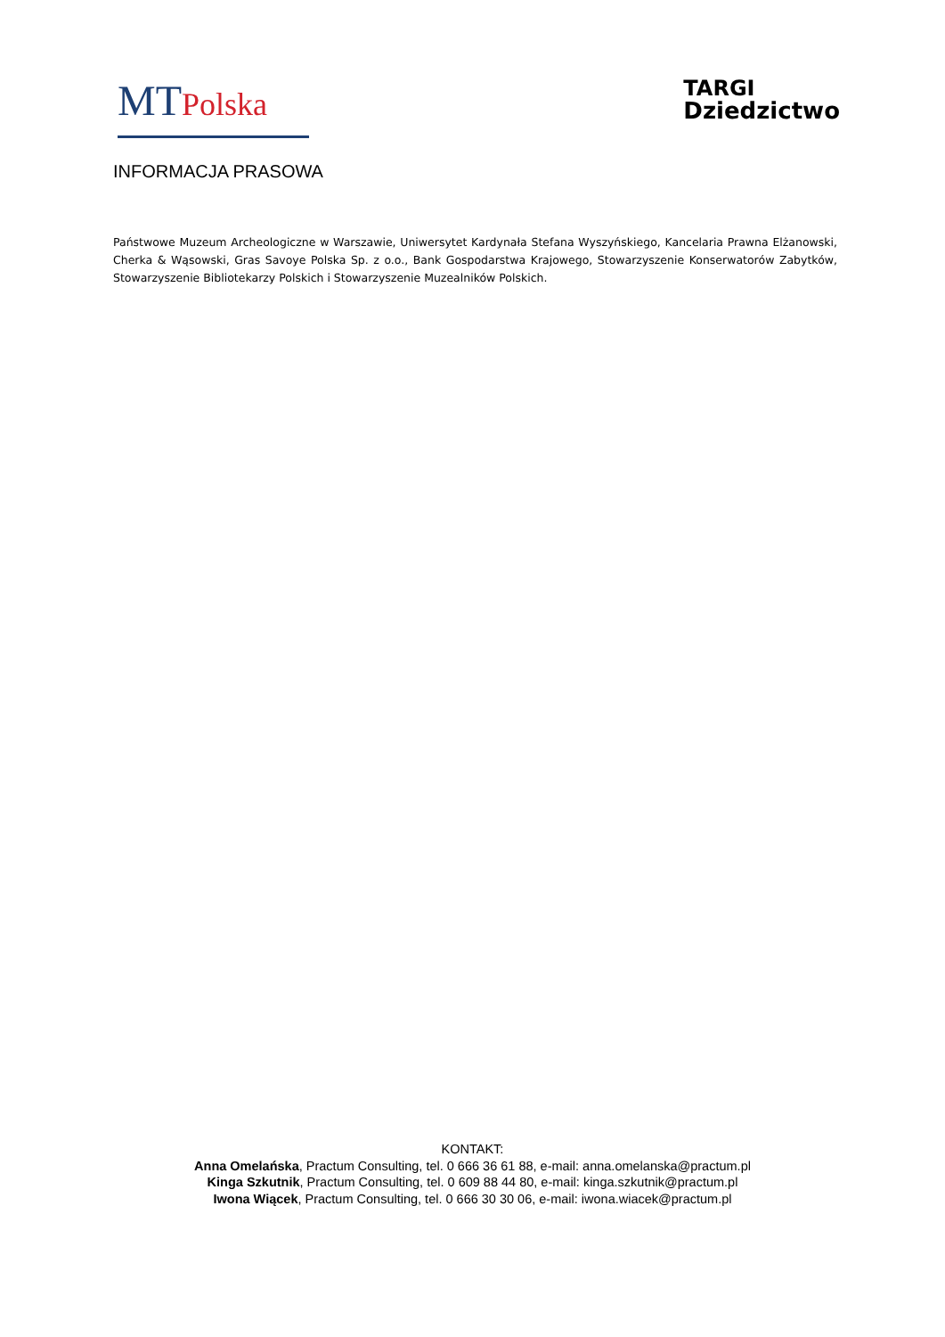MT Polska
TARGI
Dziedzictwo
INFORMACJA PRASOWA
Państwowe Muzeum Archeologiczne w Warszawie, Uniwersytet Kardynała Stefana Wyszyńskiego, Kancelaria Prawna Elżanowski, Cherka & Wąsowski, Gras Savoye Polska Sp. z o.o., Bank Gospodarstwa Krajowego, Stowarzyszenie Konserwatorów Zabytków, Stowarzyszenie Bibliotekarzy Polskich i Stowarzyszenie Muzealników Polskich.
KONTAKT:
Anna Omelańska, Practum Consulting, tel. 0 666 36 61 88, e-mail: anna.omelanska@practum.pl
Kinga Szkutnik, Practum Consulting, tel. 0 609 88 44 80, e-mail: kinga.szkutnik@practum.pl
Iwona Wiącek, Practum Consulting, tel. 0 666 30 30 06, e-mail: iwona.wiacek@practum.pl